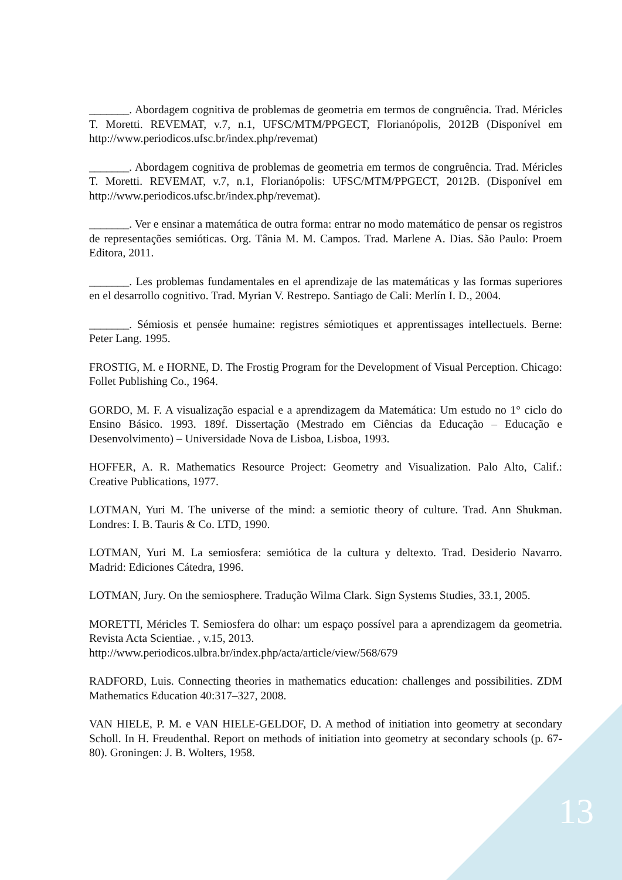_______. Abordagem cognitiva de problemas de geometria em termos de congruência. Trad. Méricles T. Moretti. REVEMAT, v.7, n.1, UFSC/MTM/PPGECT, Florianópolis, 2012B (Disponível em http://www.periodicos.ufsc.br/index.php/revemat)
_______. Abordagem cognitiva de problemas de geometria em termos de congruência. Trad. Méricles T. Moretti. REVEMAT, v.7, n.1, Florianópolis: UFSC/MTM/PPGECT, 2012B. (Disponível em http://www.periodicos.ufsc.br/index.php/revemat).
_______. Ver e ensinar a matemática de outra forma: entrar no modo matemático de pensar os registros de representações semióticas. Org. Tânia M. M. Campos. Trad. Marlene A. Dias. São Paulo: Proem Editora, 2011.
_______. Les problemas fundamentales en el aprendizaje de las matemáticas y las formas superiores en el desarrollo cognitivo. Trad. Myrian V. Restrepo. Santiago de Cali: Merlín I. D., 2004.
_______. Sémiosis et pensée humaine: registres sémiotiques et apprentissages intellectuels. Berne: Peter Lang. 1995.
FROSTIG, M. e HORNE, D. The Frostig Program for the Development of Visual Perception. Chicago: Follet Publishing Co., 1964.
GORDO, M. F. A visualização espacial e a aprendizagem da Matemática: Um estudo no 1° ciclo do Ensino Básico. 1993. 189f. Dissertação (Mestrado em Ciências da Educação – Educação e Desenvolvimento) – Universidade Nova de Lisboa, Lisboa, 1993.
HOFFER, A. R. Mathematics Resource Project: Geometry and Visualization. Palo Alto, Calif.: Creative Publications, 1977.
LOTMAN, Yuri M. The universe of the mind: a semiotic theory of culture. Trad. Ann Shukman. Londres: I. B. Tauris & Co. LTD, 1990.
LOTMAN, Yuri M. La semiosfera: semiótica de la cultura y deltexto. Trad. Desiderio Navarro. Madrid: Ediciones Cátedra, 1996.
LOTMAN, Jury. On the semiosphere. Tradução Wilma Clark. Sign Systems Studies, 33.1, 2005.
MORETTI, Méricles T. Semiosfera do olhar: um espaço possível para a aprendizagem da geometria. Revista Acta Scientiae. , v.15, 2013.
http://www.periodicos.ulbra.br/index.php/acta/article/view/568/679
RADFORD, Luis. Connecting theories in mathematics education: challenges and possibilities. ZDM Mathematics Education 40:317–327, 2008.
VAN HIELE, P. M. e VAN HIELE-GELDOF, D. A method of initiation into geometry at secondary Scholl. In H. Freudenthal. Report on methods of initiation into geometry at secondary schools (p. 67-80). Groningen: J. B. Wolters, 1958.
13